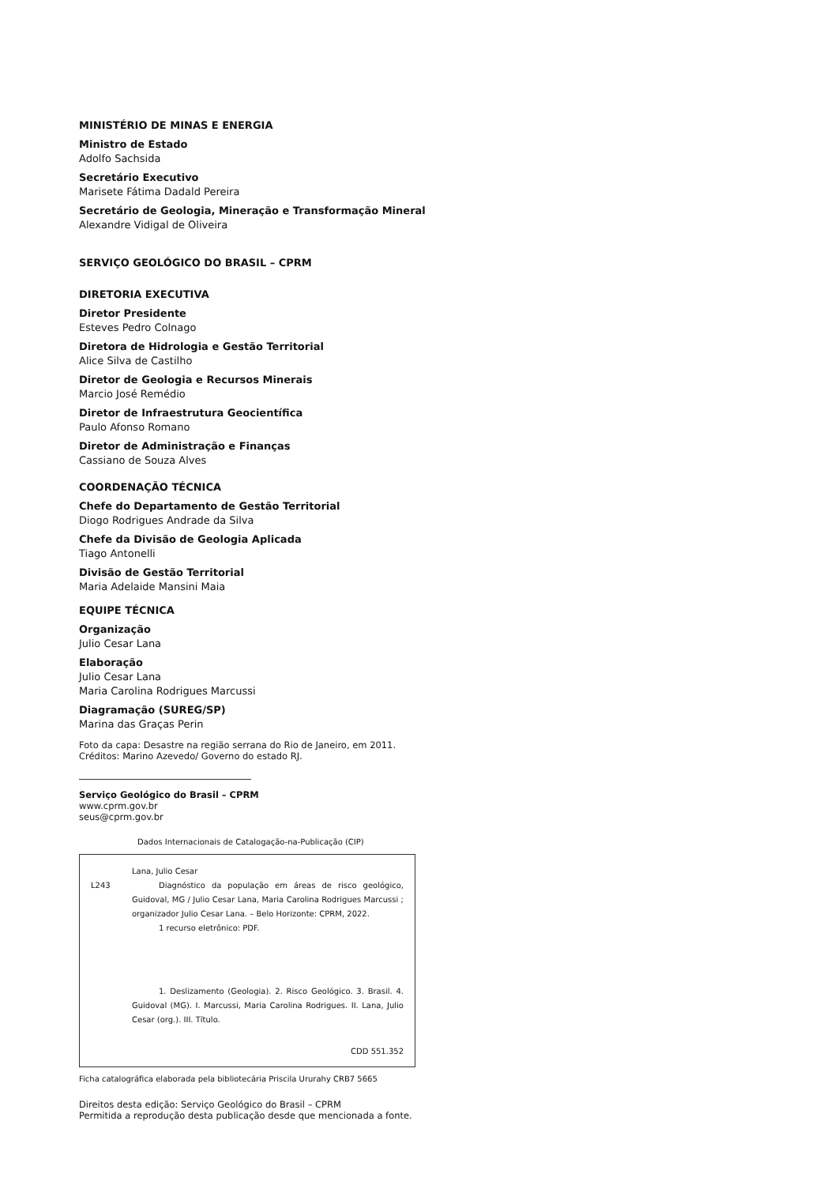MINISTÉRIO DE MINAS E ENERGIA
Ministro de Estado
Adolfo Sachsida
Secretário Executivo
Marisete Fátima Dadald Pereira
Secretário de Geologia, Mineração e Transformação Mineral
Alexandre Vidigal de Oliveira
SERVIÇO GEOLÓGICO DO BRASIL – CPRM
DIRETORIA EXECUTIVA
Diretor Presidente
Esteves Pedro Colnago
Diretora de Hidrologia e Gestão Territorial
Alice Silva de Castilho
Diretor de Geologia e Recursos Minerais
Marcio José Remédio
Diretor de Infraestrutura Geocientífica
Paulo Afonso Romano
Diretor de Administração e Finanças
Cassiano de Souza Alves
COORDENAÇÃO TÉCNICA
Chefe do Departamento de Gestão Territorial
Diogo Rodrigues Andrade da Silva
Chefe da Divisão de Geologia Aplicada
Tiago Antonelli
Divisão de Gestão Territorial
Maria Adelaide Mansini Maia
EQUIPE TÉCNICA
Organização
Julio Cesar Lana
Elaboração
Julio Cesar Lana
Maria Carolina Rodrigues Marcussi
Diagramação (SUREG/SP)
Marina das Graças Perin
Foto da capa: Desastre na região serrana do Rio de Janeiro, em 2011.
Créditos: Marino Azevedo/ Governo do estado RJ.
Serviço Geológico do Brasil – CPRM
www.cprm.gov.br
seus@cprm.gov.br
Dados Internacionais de Catalogação-na-Publicação (CIP)
Lana, Julio Cesar
L243 Diagnóstico da população em áreas de risco geológico, Guidoval, MG / Julio Cesar Lana, Maria Carolina Rodrigues Marcussi ; organizador Julio Cesar Lana. – Belo Horizonte: CPRM, 2022.
1 recurso eletrônico: PDF.
1. Deslizamento (Geologia). 2. Risco Geológico. 3. Brasil. 4. Guidoval (MG). I. Marcussi, Maria Carolina Rodrigues. II. Lana, Julio Cesar (org.). III. Título.
CDD 551.352
Ficha catalográfica elaborada pela bibliotecária Priscila Ururahy CRB7 5665
Direitos desta edição: Serviço Geológico do Brasil – CPRM
Permitida a reprodução desta publicação desde que mencionada a fonte.